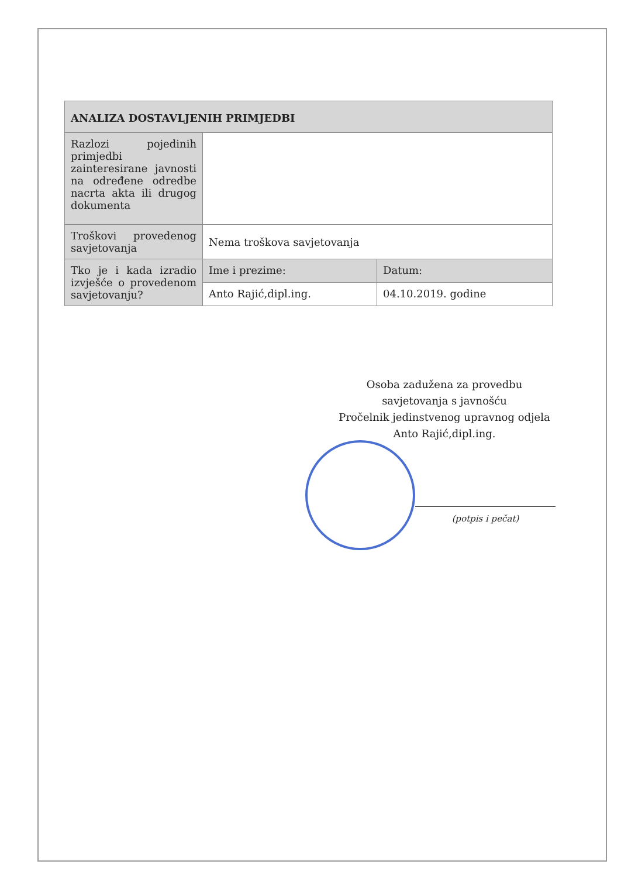| ANALIZA DOSTAVLJENIH PRIMJEDBI | | |
| --- | --- | --- |
| Razlozi pojedinih primjedbi zainteresirane javnosti na određene odredbe nacrta akta ili drugog dokumenta | | |
| Troškovi provedenog savjetovanja | Nema troškova savjetovanja | |
| Tko je i kada izradio izvješće o provedenom savjetovanju? | Ime i prezime: | Datum: |
| | Anto Rajić,dipl.ing. | 04.10.2019. godine |
Osoba zadužena za provedbu
savjetovanja s javnošću
Pročelnik jedinstvenog upravnog odjela
Anto Rajić,dipl.ing.
(potpis i pečat)